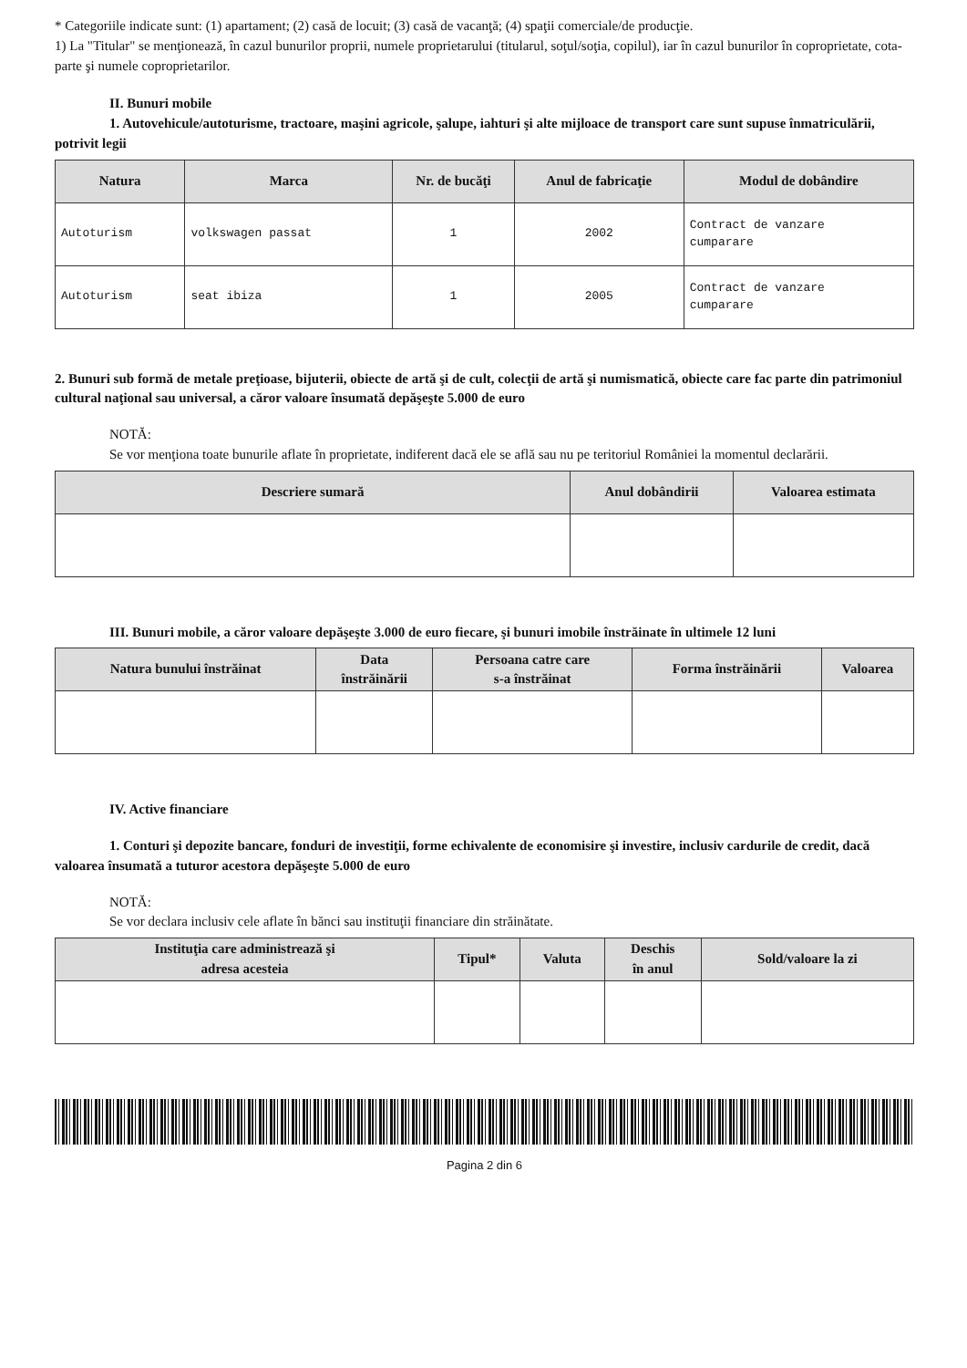* Categoriile indicate sunt: (1) apartament; (2) casă de locuit; (3) casă de vacanţă; (4) spaţii comerciale/de producţie.
1) La "Titular" se menţionează, în cazul bunurilor proprii, numele proprietarului (titularul, soţul/soţia, copilul), iar în cazul bunurilor în coproprietate, cota-parte şi numele coproprietarilor.
II. Bunuri mobile
1. Autovehicule/autoturisme, tractoare, maşini agricole, şalupe, iahturi şi alte mijloace de transport care sunt supuse înmatriculării, potrivit legii
| Natura | Marca | Nr. de bucăţi | Anul de fabricaţie | Modul de dobândire |
| --- | --- | --- | --- | --- |
| Autoturism | volkswagen passat | 1 | 2002 | Contract de vanzare cumparare |
| Autoturism | seat ibiza | 1 | 2005 | Contract de vanzare cumparare |
2. Bunuri sub formă de metale preţioase, bijuterii, obiecte de artă şi de cult, colecţii de artă şi numismatică, obiecte care fac parte din patrimoniul cultural naţional sau universal, a căror valoare însumată depăşeşte 5.000 de euro
NOTĂ:
Se vor menţiona toate bunurile aflate în proprietate, indiferent dacă ele se află sau nu pe teritoriul României la momentul declarării.
| Descriere sumară | Anul dobândirii | Valoarea estimata |
| --- | --- | --- |
III. Bunuri mobile, a căror valoare depăşeşte 3.000 de euro fiecare, şi bunuri imobile înstrăinate în ultimele 12 luni
| Natura bunului înstrăinat | Data înstrăinării | Persoana catre care s-a înstrăinat | Forma înstrăinării | Valoarea |
| --- | --- | --- | --- | --- |
IV. Active financiare
1. Conturi şi depozite bancare, fonduri de investiţii, forme echivalente de economisire şi investire, inclusiv cardurile de credit, dacă valoarea însumată a tuturor acestora depăşeşte 5.000 de euro
NOTĂ:
Se vor declara inclusiv cele aflate în bănci sau instituţii financiare din străinătate.
| Instituţia care administrează şi adresa acesteia | Tipul* | Valuta | Deschis în anul | Sold/valoare la zi |
| --- | --- | --- | --- | --- |
Pagina 2 din 6